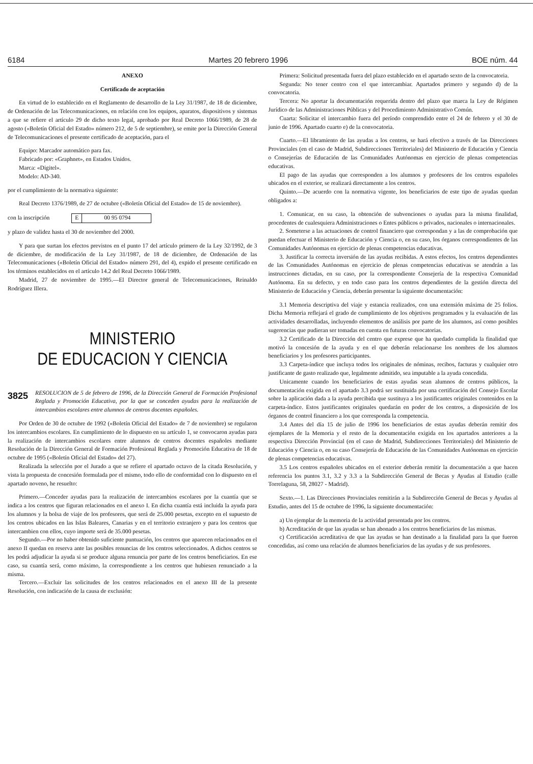6184 Martes 20 febrero 1996 BOE núm. 44
ANEXO
Certificado de aceptación
En virtud de lo establecido en el Reglamento de desarrollo de la Ley 31/1987, de 18 de diciembre, de Ordenación de las Telecomunicaciones, en relación con los equipos, aparatos, dispositivos y sistemas a que se refiere el artículo 29 de dicho texto legal, aprobado por Real Decreto 1066/1989, de 28 de agosto («Boletín Oficial del Estado» número 212, de 5 de septiembre), se emite por la Dirección General de Telecomunicaciones el presente certificado de aceptación, para el
Equipo: Marcador automático para fax.
Fabricado por: «Graphnet», en Estados Unidos.
Marca: «Digitel».
Modelo: AD-340.
por el cumplimiento de la normativa siguiente:
Real Decreto 1376/1989, de 27 de octubre («Boletín Oficial del Estado» de 15 de noviembre).
con la inscripción E 00 95 0794
y plazo de validez hasta el 30 de noviembre del 2000.
Y para que surtan los efectos previstos en el punto 17 del artículo primero de la Ley 32/1992, de 3 de diciembre, de modificación de la Ley 31/1987, de 18 de diciembre, de Ordenación de las Telecomunicaciones («Boletín Oficial del Estado» número 291, del 4), expido el presente certificado en los términos establecidos en el artículo 14.2 del Real Decreto 1066/1989.
Madrid, 27 de noviembre de 1995.—El Director general de Telecomunicaciones, Reinaldo Rodríguez Illera.
MINISTERIO
DE EDUCACION Y CIENCIA
3825 RESOLUCION de 5 de febrero de 1996, de la Dirección General de Formación Profesional Reglada y Promoción Educativa, por la que se conceden ayudas para la realización de intercambios escolares entre alumnos de centros docentes españoles.
Por Orden de 30 de octubre de 1992 («Boletín Oficial del Estado» de 7 de noviembre) se regularon los intercambios escolares. En cumplimiento de lo dispuesto en su artículo 1, se convocaron ayudas para la realización de intercambios escolares entre alumnos de centros docentes españoles mediante Resolución de la Dirección General de Formación Profesional Reglada y Promoción Educativa de 18 de octubre de 1995 («Boletín Oficial del Estado» del 27).
Realizada la selección por el Jurado a que se refiere el apartado octavo de la citada Resolución, y vista la propuesta de concesión formulada por el mismo, todo ello de conformidad con lo dispuesto en el apartado noveno, he resuelto:
Primero.—Conceder ayudas para la realización de intercambios escolares por la cuantía que se indica a los centros que figuran relacionados en el anexo I. En dicha cuantía está incluida la ayuda para los alumnos y la bolsa de viaje de los profesores, que será de 25.000 pesetas, excepto en el supuesto de los centros ubicados en las Islas Baleares, Canarias y en el territorio extranjero y para los centros que intercambien con ellos, cuyo importe será de 35.000 pesetas.
Segundo.—Por no haber obtenido suficiente puntuación, los centros que aparecen relacionados en el anexo II quedan en reserva ante las posibles renuncias de los centros seleccionados. A dichos centros se les podrá adjudicar la ayuda si se produce alguna renuncia por parte de los centros beneficiarios. En ese caso, su cuantía será, como máximo, la correspondiente a los centros que hubiesen renunciado a la misma.
Tercero.—Excluir las solicitudes de los centros relacionados en el anexo III de la presente Resolución, con indicación de la causa de exclusión:
Primera: Solicitud presentada fuera del plazo establecido en el apartado sexto de la convocatoria.
Segunda: No tener centro con el que intercambiar. Apartados primero y segundo d) de la convocatoria.
Tercera: No aportar la documentación requerida dentro del plazo que marca la Ley de Régimen Jurídico de las Administraciones Públicas y del Procedimiento Administrativo Común.
Cuarta: Solicitar el intercambio fuera del período comprendido entre el 24 de febrero y el 30 de junio de 1996. Apartado cuarto e) de la convocatoria.
Cuarto.—El libramiento de las ayudas a los centros, se hará efectivo a través de las Direcciones Provinciales (en el caso de Madrid, Subdirecciones Territoriales) del Ministerio de Educación y Ciencia o Consejerías de Educación de las Comunidades Autónomas en ejercicio de plenas competencias educativas.
El pago de las ayudas que corresponden a los alumnos y profesores de los centros españoles ubicados en el exterior, se realizará directamente a los centros.
Quinto.—De acuerdo con la normativa vigente, los beneficiarios de este tipo de ayudas quedan obligados a:
1. Comunicar, en su caso, la obtención de subvenciones o ayudas para la misma finalidad, procedentes de cualesquiera Administraciones o Entes públicos o privados, nacionales o internacionales.
2. Someterse a las actuaciones de control financiero que correspondan y a las de comprobación que puedan efectuar el Ministerio de Educación y Ciencia o, en su caso, los órganos correspondientes de las Comunidades Autónomas en ejercicio de plenas competencias educativas.
3. Justificar la correcta inversión de las ayudas recibidas. A estos efectos, los centros dependientes de las Comunidades Autónomas en ejercicio de plenas competencias educativas se atendrán a las instrucciones dictadas, en su caso, por la correspondiente Consejería de la respectiva Comunidad Autónoma. En su defecto, y en todo caso para los centros dependientes de la gestión directa del Ministerio de Educación y Ciencia, deberán presentar la siguiente documentación:
3.1 Memoria descriptiva del viaje y estancia realizados, con una extensión máxima de 25 folios. Dicha Memoria reflejará el grado de cumplimiento de los objetivos programados y la evaluación de las actividades desarrolladas, incluyendo elementos de análisis por parte de los alumnos, así como posibles sugerencias que pudieran ser tomadas en cuenta en futuras convocatorias.
3.2 Certificado de la Dirección del centro que exprese que ha quedado cumplida la finalidad que motivó la concesión de la ayuda y en el que deberán relacionarse los nombres de los alumnos beneficiarios y los profesores participantes.
3.3 Carpeta-índice que incluya todos los originales de nóminas, recibos, facturas y cualquier otro justificante de gasto realizado que, legalmente admitido, sea imputable a la ayuda concedida.
Unicamente cuando los beneficiarios de estas ayudas sean alumnos de centros públicos, la documentación exigida en el apartado 3.3 podrá ser sustituida por una certificación del Consejo Escolar sobre la aplicación dada a la ayuda percibida que sustituya a los justificantes originales contenidos en la carpeta-índice. Estos justificantes originales quedarán en poder de los centros, a disposición de los órganos de control financiero a los que corresponda la competencia.
3.4 Antes del día 15 de julio de 1996 los beneficiarios de estas ayudas deberán remitir dos ejemplares de la Memoria y el resto de la documentación exigida en los apartados anteriores a la respectiva Dirección Provincial (en el caso de Madrid, Subdirecciones Territoriales) del Ministerio de Educación y Ciencia o, en su caso Consejería de Educación de las Comunidades Autónomas en ejercicio de plenas competencias educativas.
3.5 Los centros españoles ubicados en el exterior deberán remitir la documentación a que hacen referencia los puntos 3.1, 3.2 y 3.3 a la Subdirección General de Becas y Ayudas al Estudio (calle Torrelaguna, 58, 28027 - Madrid).
Sexto.—1. Las Direcciones Provinciales remitirán a la Subdirección General de Becas y Ayudas al Estudio, antes del 15 de octubre de 1996, la siguiente documentación:
a) Un ejemplar de la memoria de la actividad presentada por los centros.
b) Acreditación de que las ayudas se han abonado a los centros beneficiarios de las mismas.
c) Certificación acreditativa de que las ayudas se han destinado a la finalidad para la que fueron concedidas, así como una relación de alumnos beneficiarios de las ayudas y de sus profesores.